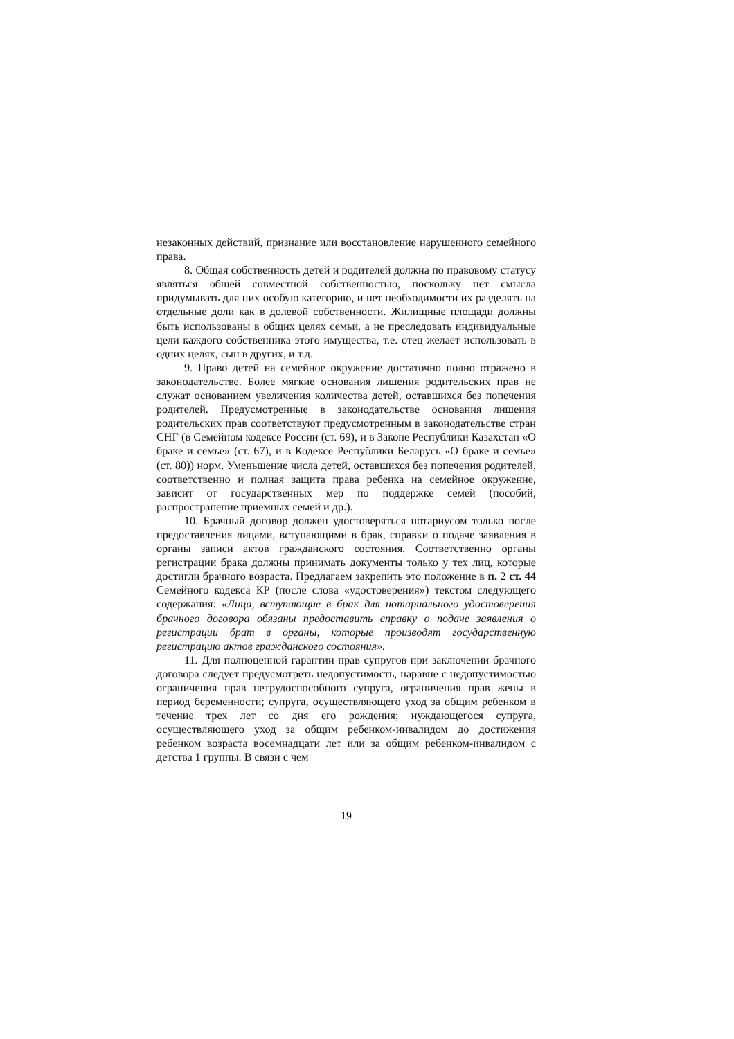незаконных действий, признание или восстановление нарушенного семейного права.
8. Общая собственность детей и родителей должна по правовому статусу являться общей совместной собственностью, поскольку нет смысла придумывать для них особую категорию, и нет необходимости их разделять на отдельные доли как в долевой собственности. Жилищные площади должны быть использованы в общих целях семьи, а не преследовать индивидуальные цели каждого собственника этого имущества, т.е. отец желает использовать в одних целях, сын в других, и т.д.
9. Право детей на семейное окружение достаточно полно отражено в законодательстве. Более мягкие основания лишения родительских прав не служат основанием увеличения количества детей, оставшихся без попечения родителей. Предусмотренные в законодательстве основания лишения родительских прав соответствуют предусмотренным в законодательстве стран СНГ (в Семейном кодексе России (ст. 69), и в Законе Республики Казахстан «О браке и семье» (ст. 67), и в Кодексе Республики Беларусь «О браке и семье» (ст. 80)) норм. Уменьшение числа детей, оставшихся без попечения родителей, соответственно и полная защита права ребенка на семейное окружение, зависит от государственных мер по поддержке семей (пособий, распространение приемных семей и др.).
10. Брачный договор должен удостоверяться нотариусом только после предоставления лицами, вступающими в брак, справки о подаче заявления в органы записи актов гражданского состояния. Соответственно органы регистрации брака должны принимать документы только у тех лиц, которые достигли брачного возраста. Предлагаем закрепить это положение в п. 2 ст. 44 Семейного кодекса КР (после слова «удостоверения») текстом следующего содержания: «Лица, вступающие в брак для нотариального удостоверения брачного договора обязаны предоставить справку о подаче заявления о регистрации брат в органы, которые производят государственную регистрацию актов гражданского состояния».
11. Для полноценной гарантии прав супругов при заключении брачного договора следует предусмотреть недопустимость, наравне с недопустимостью ограничения прав нетрудоспособного супруга, ограничения прав жены в период беременности; супруга, осуществляющего уход за общим ребенком в течение трех лет со дня его рождения; нуждающегося супруга, осуществляющего уход за общим ребенком-инвалидом до достижения ребенком возраста восемнадцати лет или за общим ребенком-инвалидом с детства 1 группы. В связи с чем
19